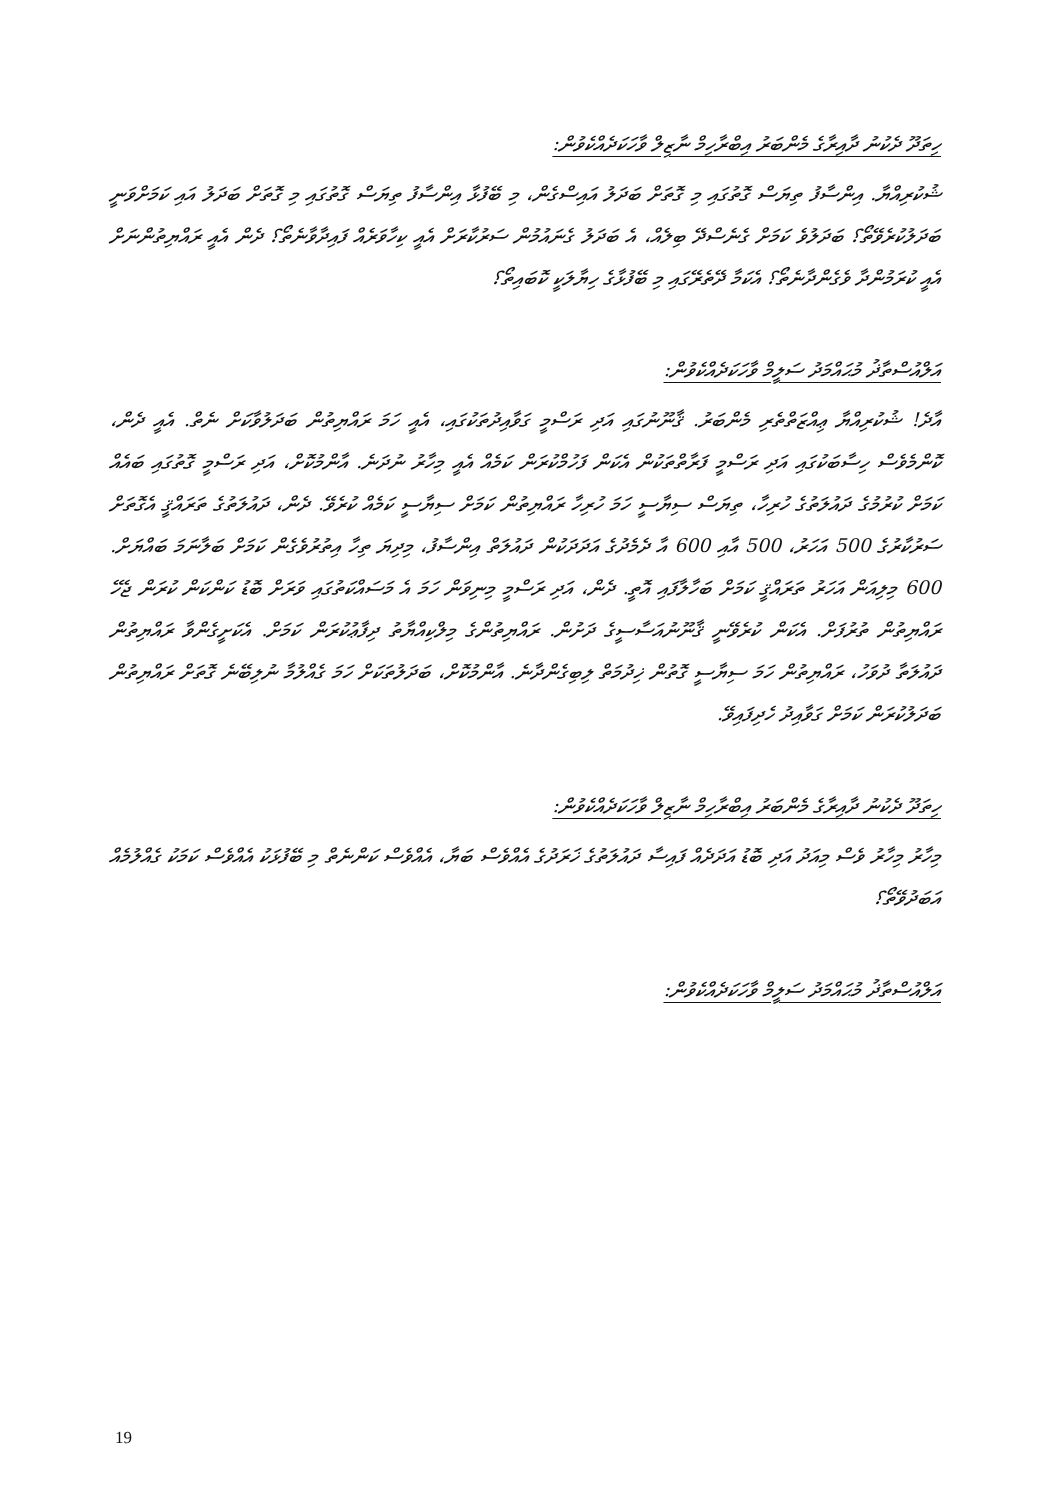ހިތަދޫ ދެކުނު ދާއިރާގެ މެންބަރު އިބްރާހިމް ނާޒިލް ވާހަކަދެއްކެވުން:
ޝުކުރިއްޔާ. އިންސާފު ތިޔަސް ގޮތުގައި މި ގޮތަށް ބަދަލު އައިސްގެން، މި ބޭފުޅާ އިންސާފު ތިޔަސް ގޮތުގައި މި ގޮތަށް ބަދަލު އައި ކަމަށްވަނީ ބަދަލުކުރެވޭތޯ؟ ބަދަލުވެ ކަމަށް ގެނެސްދޭ ބިލެއް، އެ ބަދަލު ގެނައުމުން ސަރުކާރަށް އެއީ ކިހާވަރެއް ފައިދާވާނެތޯ؟ ދެން އެއީ ރައްޔިތުންނަށް އެއީ ކުރަމުންދާ ވެގެންދާނެތޯ؟ އެކަމާ ދޭތެރޭގައި މި ބޭފުޅާގެ ހިޔާލަކީ ކޮބައިތޯ؟
އަލްއުސްތާޛު މުޙައްމަދު ސަލީމް ވާހަކަދެއްކެވުން:
އާދެ! ޝުކުރިއްޔާ ޢިއްޒަތްތެރި މެންބަރު. ޤާނޫނުގައި އަދި ރަސްމީ ގަވާއިދުތަކުގައި، އެއީ ހަމަ ރައްޔިތުން ބަދަލުވާކަށް ނެތް. އެއީ ދެން، ކޮންމެވެސް ހިސާބަކުގައި އަދި ރަސްމީ ފަރާތްތަކުން އެކަން ފަހުމްކުރަން ކަމެއް އެއީ މިހާރު ނުދަނެ. އާންމުކޮށް، އަދި ރަސްމީ ގޮތުގައި ބައެއް ކަމަށް ކުރުމުގެ ދައުލަތުގެ ހުރިހާ، ތިޔަސް ސިޔާސީ ހަމަ ހުރިހާ ރައްޔިތުން ކަމަށް ސިޔާސީ ކަމެއް ކުރެވޭ. ދެން، ދައުލަތުގެ ތަރައްޤީ އެގޮތަށް ސަރުކާރުގެ 500 އަހަރު، 500 އާއި 600 އާ ދެމެދުގެ އަދަދަކުން ދައުލަތް އިންސާފު، މިދިޔަ ތިހާ އިތުރުވެގެން ކަމަށް ބަލާނަމަ ބައްޔަށް. 600 މިލިއަން އަހަރު ތަރައްޤީ ކަމަށް ބަހާލާފައި އޮތީ. ދެން، އަދި ރަސްމީ މިނިވަން ހަމަ އެ މަސައްކަތުގައި ވަރަށް ބޮޑު ކަންކަން ކުރަން ޖެހޭ ރައްޔިތުން ތުރުފަށް. އެކަން ކުރެވޭނީ ޤާނޫނުއަސާސީގެ ދަށުން. ރައްޔިތުންގެ މިލްކިއްޔާތު ދިފާޢުކުރަން ކަމަށް. އެކަށީގެންވާ ރައްޔިތުން ދައުލަތާ ދުވަހު، ރައްޔިތުން ހަމަ ސިޔާސީ ގޮތުން ޚިދުމަތް ލިބިގެންދާނެ. އާންމުކޮށް، ބަދަލުތަކަށް ހަމަ ގެއްލުމާ ނުލިބޭނެ ގޮތަށް ރައްޔިތުން ބަދަލުކުރަން ކަމަށް ގަވާއިދު ހެދިފައިވޭ.
ހިތަދޫ ދެކުނު ދާއިރާގެ މެންބަރު އިބްރާހިމް ނާޒިލް ވާހަކަދެއްކެވުން:
މިހާރު މިހާރު ވެސް މިއަދު އަދި ބޮޑު އަދަދެއް ފައިސާ ދައުލަތުގެ ޚަރަދުގެ އެއްވެސް ބަޔާ، އެއްވެސް ކަންނެތް މި ބޭފުޅަކު އެއްވެސް ކަމަކު ގެއްލުމެއް އަބަދުވޭތޯ؟
އަލްއުސްތާޛު މުޙައްމަދު ސަލީމް ވާހަކަދެއްކެވުން:
19